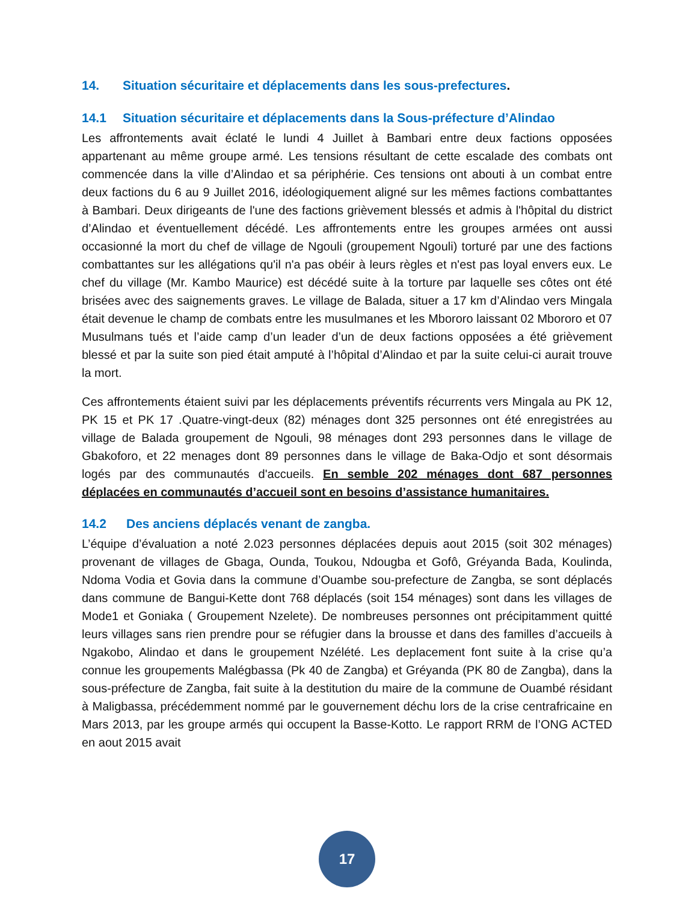14. Situation sécuritaire et déplacements dans les sous-prefectures.
14.1 Situation sécuritaire et déplacements dans la Sous-préfecture d’Alindao
Les affrontements avait éclaté le lundi 4 Juillet à Bambari entre deux factions opposées appartenant au même groupe armé. Les tensions résultant de cette escalade des combats ont commencée dans la ville d’Alindao et sa périphérie. Ces tensions ont abouti à un combat entre deux factions du 6 au 9 Juillet 2016, idéologiquement aligné sur les mêmes factions combattantes à Bambari. Deux dirigeants de l'une des factions grièvement blessés et admis à l'hôpital du district d’Alindao et éventuellement décédé. Les affrontements entre les groupes armées ont aussi occasionné la mort du chef de village de Ngouli (groupement Ngouli) torturé par une des factions combattantes sur les allégations qu'il n'a pas obéir à leurs règles et n'est pas loyal envers eux. Le chef du village (Mr. Kambo Maurice) est décédé suite à la torture par laquelle ses côtes ont été brisées avec des saignements graves. Le village de Balada, situer a 17 km d’Alindao vers Mingala était devenue le champ de combats entre les musulmanes et les Mbororo laissant 02 Mbororo et 07 Musulmans tués et l’aide camp d’un leader d’un de deux factions opposées a été grièvement blessé et par la suite son pied était amputé à l’hôpital d’Alindao et par la suite celui-ci aurait trouve la mort.
Ces affrontements étaient suivi par les déplacements préventifs récurrents vers Mingala au PK 12, PK 15 et PK 17 .Quatre-vingt-deux (82) ménages dont 325 personnes ont été enregistrées au village de Balada groupement de Ngouli, 98 ménages dont 293 personnes dans le village de Gbakoforo, et 22 menages dont 89 personnes dans le village de Baka-Odjo et sont désormais logés par des communautés d'accueils. En semble 202 ménages dont 687 personnes déplacées en communautés d’accueil sont en besoins d’assistance humanitaires.
14.2 Des anciens déplacés venant de zangba.
L’équipe d’évaluation a noté 2.023 personnes déplacées depuis aout 2015 (soit 302 ménages) provenant de villages de Gbaga, Ounda, Toukou, Ndougba et Gofô, Gréyanda Bada, Koulinda, Ndoma Vodia et Govia dans la commune d’Ouambe sou-prefecture de Zangba, se sont déplacés dans commune de Bangui-Kette dont 768 déplacés (soit 154 ménages) sont dans les villages de Mode1 et Goniaka ( Groupement Nzelete). De nombreuses personnes ont précipitamment quitté leurs villages sans rien prendre pour se réfugier dans la brousse et dans des familles d’accueils à Ngakobo, Alindao et dans le groupement Nzélété. Les deplacement font suite à la crise qu’a connue les groupements Malégbassa (Pk 40 de Zangba) et Gréyanda (PK 80 de Zangba), dans la sous-préfecture de Zangba, fait suite à la destitution du maire de la commune de Ouambé résidant à Maligbassa, précédemment nommé par le gouvernement déchu lors de la crise centrafricaine en Mars 2013, par les groupe armés qui occupent la Basse-Kotto. Le rapport RRM de l’ONG ACTED en aout 2015 avait
17